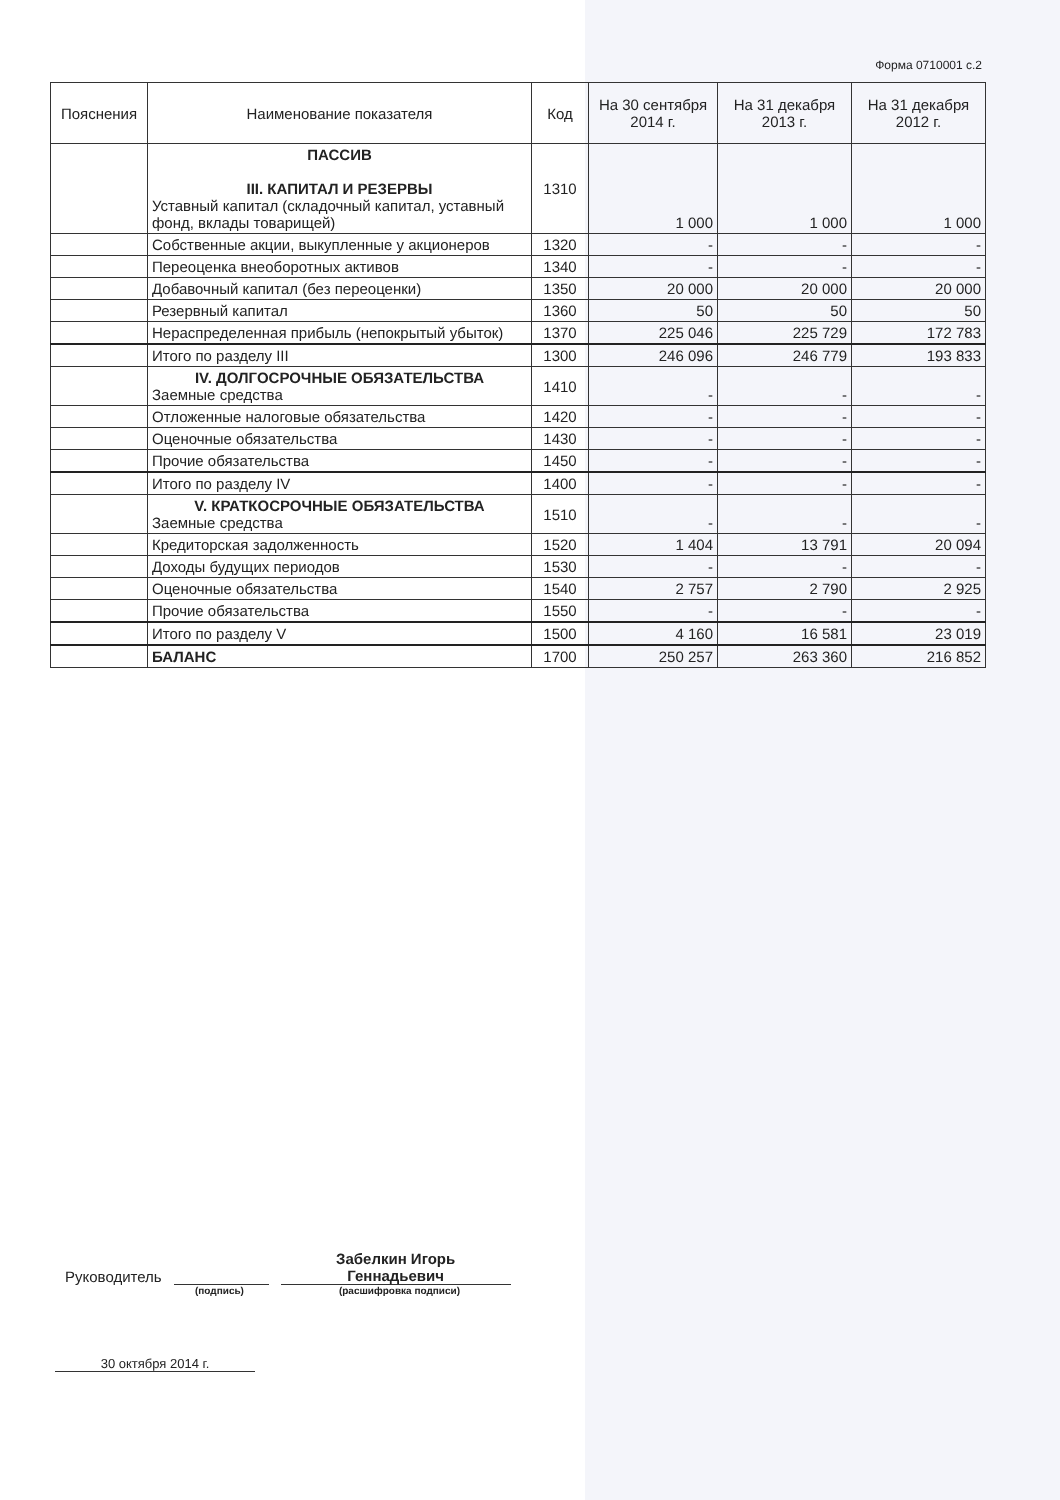Форма 0710001 с.2
| Пояснения | Наименование показателя | Код | На 30 сентября 2014 г. | На 31 декабря 2013 г. | На 31 декабря 2012 г. |
| --- | --- | --- | --- | --- | --- |
| | ПАССИВ III. КАПИТАЛ И РЕЗЕРВЫ Уставный капитал (складочный капитал, уставный фонд, вклады товарищей) | 1310 | 1 000 | 1 000 | 1 000 |
| | Собственные акции, выкупленные у акционеров | 1320 | - | - | - |
| | Переоценка внеоборотных активов | 1340 | - | - | - |
| | Добавочный капитал (без переоценки) | 1350 | 20 000 | 20 000 | 20 000 |
| | Резервный капитал | 1360 | 50 | 50 | 50 |
| | Нераспределенная прибыль (непокрытый убыток) | 1370 | 225 046 | 225 729 | 172 783 |
| | Итого по разделу III | 1300 | 246 096 | 246 779 | 193 833 |
| | IV. ДОЛГОСРОЧНЫЕ ОБЯЗАТЕЛЬСТВА Заемные средства | 1410 | - | - | - |
| | Отложенные налоговые обязательства | 1420 | - | - | - |
| | Оценочные обязательства | 1430 | - | - | - |
| | Прочие обязательства | 1450 | - | - | - |
| | Итого по разделу IV | 1400 | - | - | - |
| | V. КРАТКОСРОЧНЫЕ ОБЯЗАТЕЛЬСТВА Заемные средства | 1510 | - | - | - |
| | Кредиторская задолженность | 1520 | 1 404 | 13 791 | 20 094 |
| | Доходы будущих периодов | 1530 | - | - | - |
| | Оценочные обязательства | 1540 | 2 757 | 2 790 | 2 925 |
| | Прочие обязательства | 1550 | - | - | - |
| | Итого по разделу V | 1500 | 4 160 | 16 581 | 23 019 |
| | БАЛАНС | 1700 | 250 257 | 263 360 | 216 852 |
Руководитель
Забелкин Игорь
Геннадьевич
(подпись) (расшифровка подписи)
30 октября 2014 г.